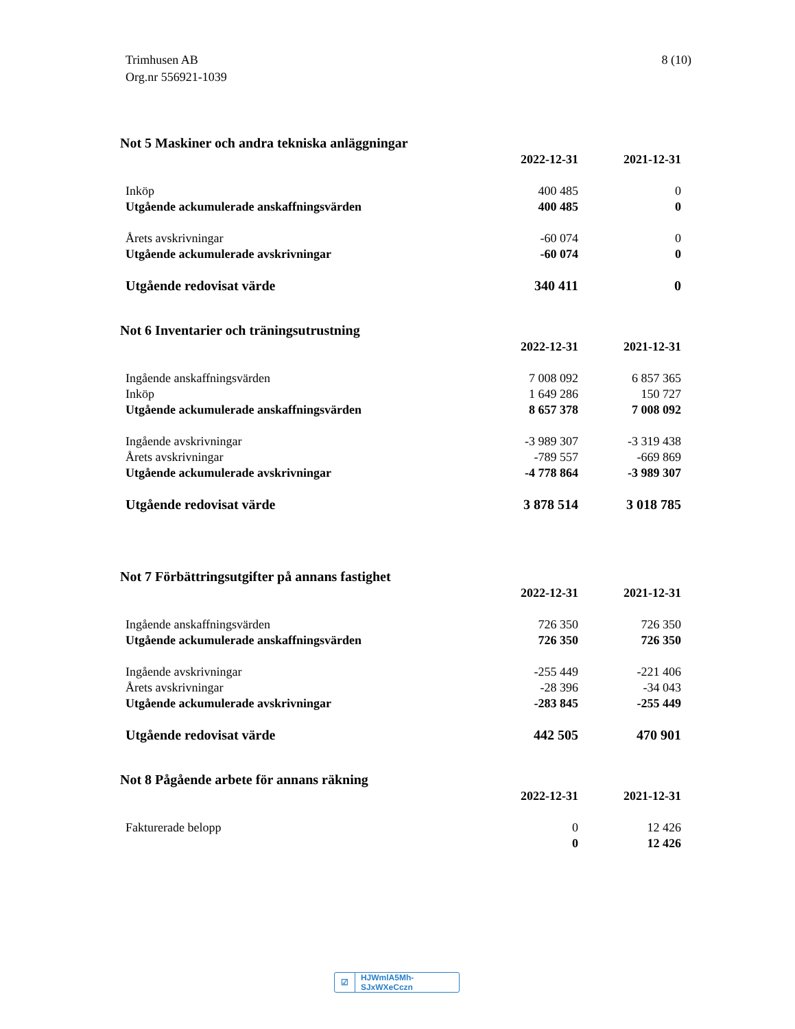Trimhusen AB
Org.nr 556921-1039
8 (10)
Not 5 Maskiner och andra tekniska anläggningar
| | 2022-12-31 | 2021-12-31 |
| --- | --- | --- |
| Inköp | 400 485 | 0 |
| Utgående ackumulerade anskaffningsvärden | 400 485 | 0 |
| Årets avskrivningar | -60 074 | 0 |
| Utgående ackumulerade avskrivningar | -60 074 | 0 |
| Utgående redovisat värde | 340 411 | 0 |
Not 6 Inventarier och träningsutrustning
| | 2022-12-31 | 2021-12-31 |
| --- | --- | --- |
| Ingående anskaffningsvärden | 7 008 092 | 6 857 365 |
| Inköp | 1 649 286 | 150 727 |
| Utgående ackumulerade anskaffningsvärden | 8 657 378 | 7 008 092 |
| Ingående avskrivningar | -3 989 307 | -3 319 438 |
| Årets avskrivningar | -789 557 | -669 869 |
| Utgående ackumulerade avskrivningar | -4 778 864 | -3 989 307 |
| Utgående redovisat värde | 3 878 514 | 3 018 785 |
Not 7 Förbättringsutgifter på annans fastighet
| | 2022-12-31 | 2021-12-31 |
| --- | --- | --- |
| Ingående anskaffningsvärden | 726 350 | 726 350 |
| Utgående ackumulerade anskaffningsvärden | 726 350 | 726 350 |
| Ingående avskrivningar | -255 449 | -221 406 |
| Årets avskrivningar | -28 396 | -34 043 |
| Utgående ackumulerade avskrivningar | -283 845 | -255 449 |
| Utgående redovisat värde | 442 505 | 470 901 |
Not 8 Pågående arbete för annans räkning
| | 2022-12-31 | 2021-12-31 |
| --- | --- | --- |
| Fakturerade belopp | 0 | 12 426 |
| | 0 | 12 426 |
☑ HJWmlA5Mh-SJxWXeCczn